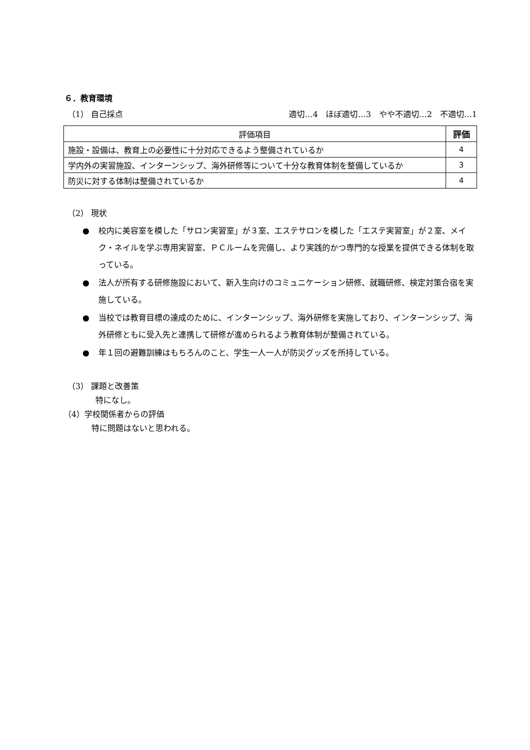６．教育環境
（1） 自己採点 適切…4　ほぼ適切…3　やや不適切…2　不適切…1
| 評価項目 | 評価 |
| --- | --- |
| 施設・設備は、教育上の必要性に十分対応できるよう整備されているか | 4 |
| 学内外の実習施設、インターンシップ、海外研修等について十分な教育体制を整備しているか | 3 |
| 防災に対する体制は整備されているか | 4 |
（2） 現状
● 校内に美容室を模した「サロン実習室」が３室、エステサロンを模した「エステ実習室」が２室、メイク・ネイルを学ぶ専用実習室、ＰＣルームを完備し、より実践的かつ専門的な授業を提供できる体制を取っている。
● 法人が所有する研修施設において、新入生向けのコミュニケーション研修、就職研修、検定対策合宿を実施している。
● 当校では教育目標の達成のために、インターンシップ、海外研修を実施しており、インターンシップ、海外研修ともに受入先と連携して研修が進められるよう教育体制が整備されている。
● 年１回の避難訓練はもちろんのこと、学生一人一人が防災グッズを所持している。
（3） 課題と改善策
特になし。
（4）学校関係者からの評価
特に問題はないと思われる。